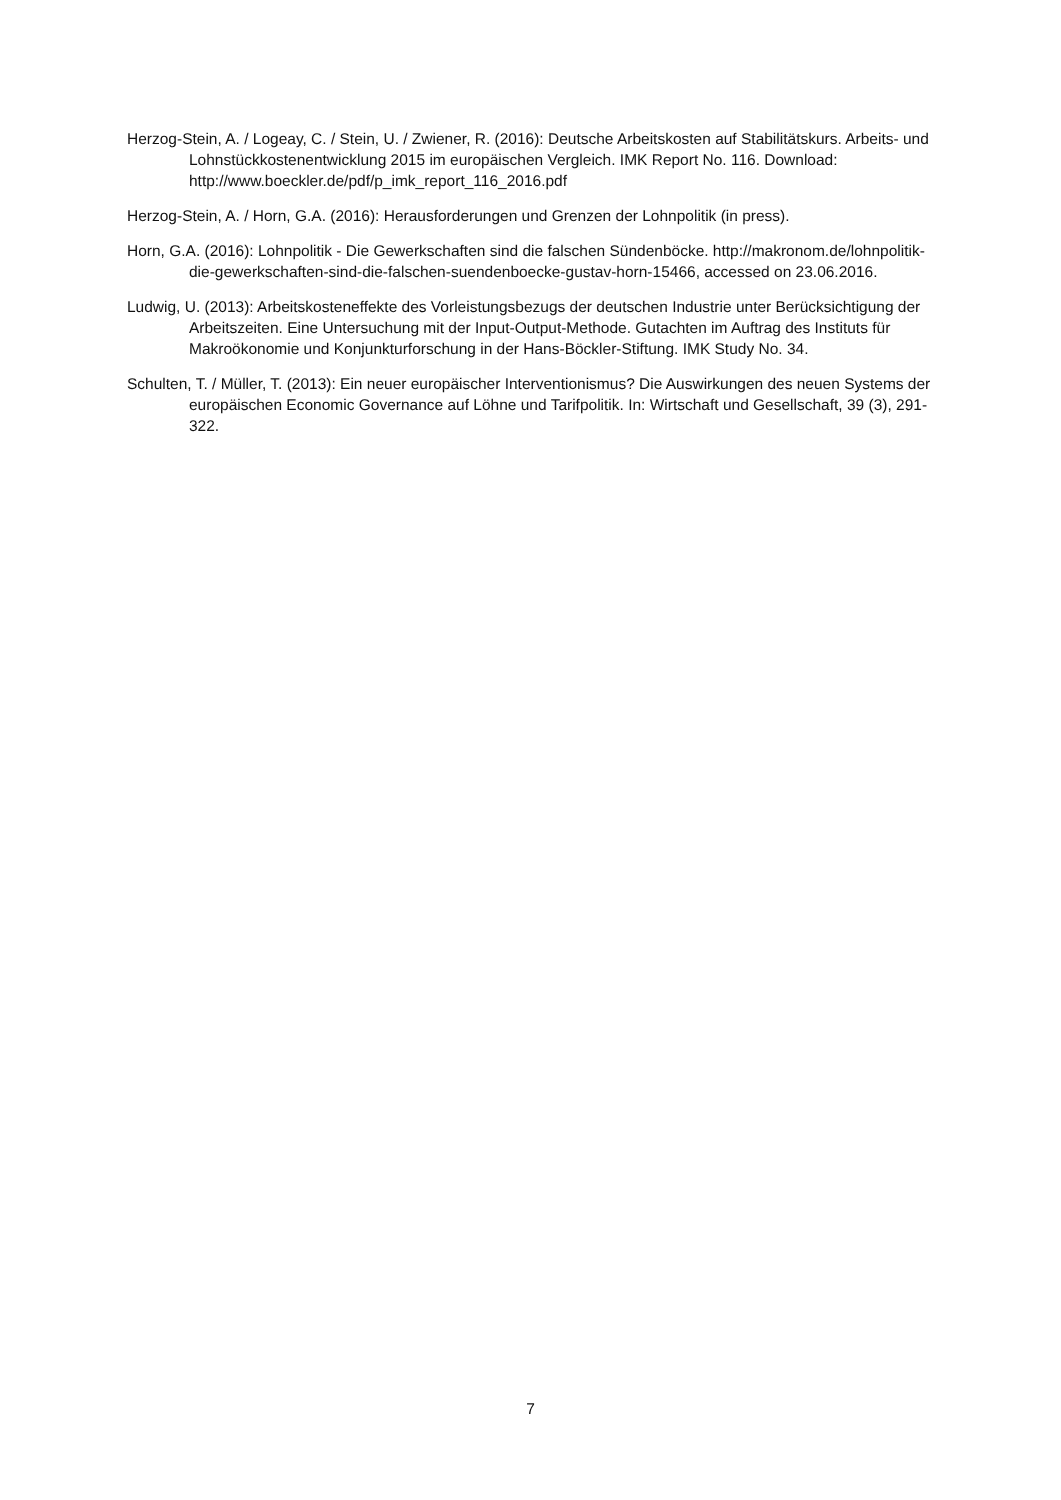Herzog-Stein, A. / Logeay, C. / Stein, U. / Zwiener, R. (2016): Deutsche Arbeitskosten auf Stabilitätskurs. Arbeits- und Lohnstückkostenentwicklung 2015 im europäischen Vergleich. IMK Report No. 116. Download: http://www.boeckler.de/pdf/p_imk_report_116_2016.pdf
Herzog-Stein, A. / Horn, G.A. (2016): Herausforderungen und Grenzen der Lohnpolitik (in press).
Horn, G.A. (2016): Lohnpolitik - Die Gewerkschaften sind die falschen Sündenböcke. http://makronom.de/lohnpolitik-die-gewerkschaften-sind-die-falschen-suendenboecke-gustav-horn-15466, accessed on 23.06.2016.
Ludwig, U. (2013): Arbeitskosteneffekte des Vorleistungsbezugs der deutschen Industrie unter Berücksichtigung der Arbeitszeiten. Eine Untersuchung mit der Input-Output-Methode. Gutachten im Auftrag des Instituts für Makroökonomie und Konjunkturforschung in der Hans-Böckler-Stiftung. IMK Study No. 34.
Schulten, T. / Müller, T. (2013): Ein neuer europäischer Interventionismus? Die Auswirkungen des neuen Systems der europäischen Economic Governance auf Löhne und Tarifpolitik. In: Wirtschaft und Gesellschaft, 39 (3), 291-322.
7